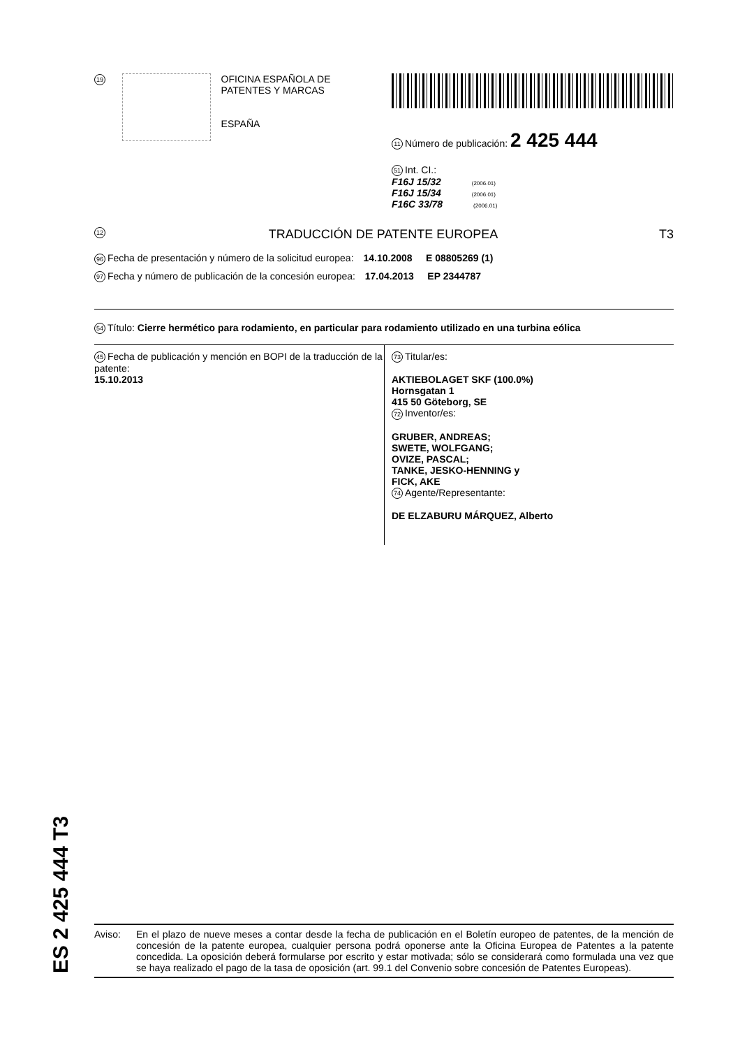19
OFICINA ESPAÑOLA DE
PATENTES Y MARCAS
ESPAÑA
11 Número de publicación: 2 425 444
51 Int. CI.:
F16J 15/32 (2006.01)
F16J 15/34 (2006.01)
F16C 33/78 (2006.01)
12 TRADUCCIÓN DE PATENTE EUROPEA T3
96 Fecha de presentación y número de la solicitud europea: 14.10.2008 E 08805269 (1)
97 Fecha y número de publicación de la concesión europea: 17.04.2013 EP 2344787
54 Título: Cierre hermético para rodamiento, en particular para rodamiento utilizado en una turbina eólica
45 Fecha de publicación y mención en BOPI de la traducción de la patente:
15.10.2013
73 Titular/es:
AKTIEBOLAGET SKF (100.0%)
Hornsgatan 1
415 50 Göteborg, SE
72 Inventor/es:
GRUBER, ANDREAS;
SWETE, WOLFGANG;
OVIZE, PASCAL;
TANKE, JESKO-HENNING y
FICK, AKE
74 Agente/Representante:
DE ELZABURU MÁRQUEZ, Alberto
ES 2 425 444 T3
Aviso: En el plazo de nueve meses a contar desde la fecha de publicación en el Boletín europeo de patentes, de la mención de concesión de la patente europea, cualquier persona podrá oponerse ante la Oficina Europea de Patentes a la patente concedida. La oposición deberá formularse por escrito y estar motivada; sólo se considerará como formulada una vez que se haya realizado el pago de la tasa de oposición (art. 99.1 del Convenio sobre concesión de Patentes Europeas).